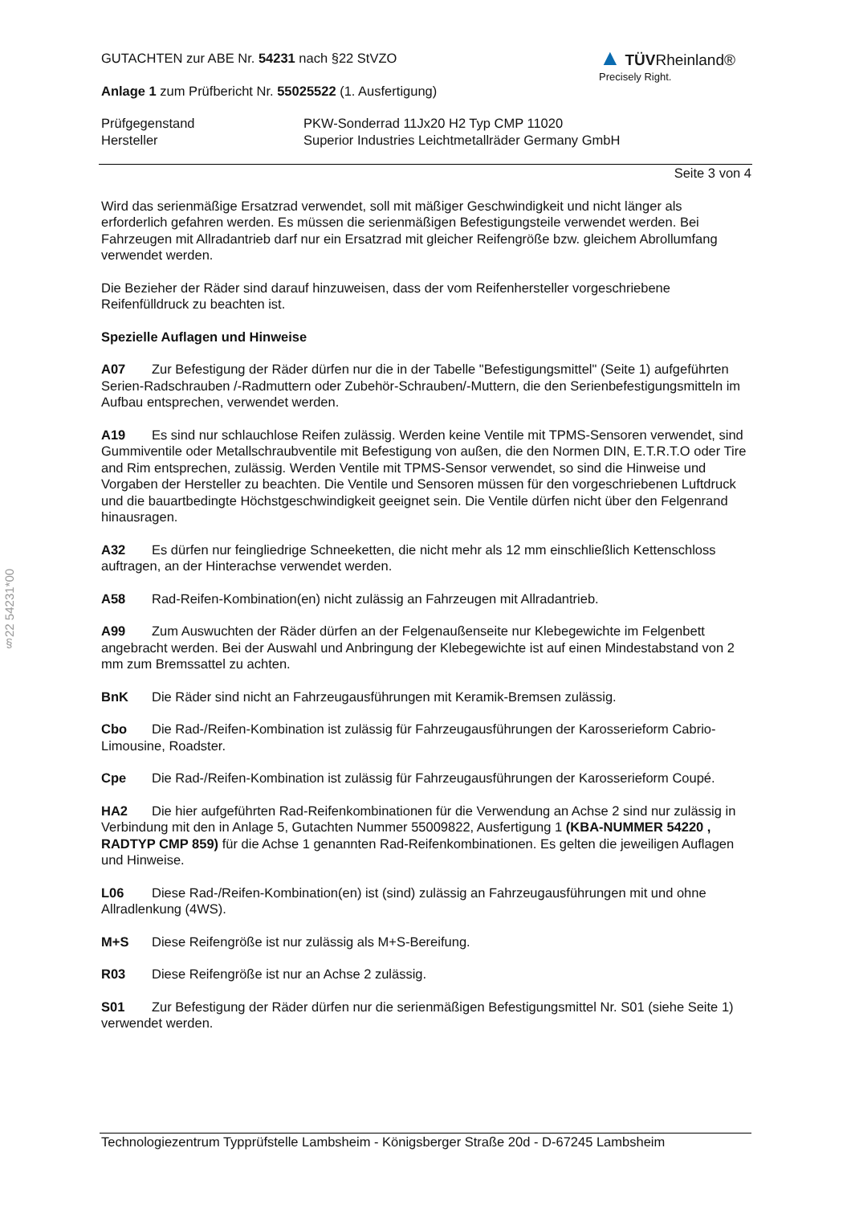§22 54231*00
GUTACHTEN zur ABE Nr. 54231 nach §22 StVZO
Anlage 1 zum Prüfbericht Nr. 55025522 (1. Ausfertigung)
▲ TÜV Rheinland®
Precisely Right.
Prüfgegenstand PKW-Sonderrad 11Jx20 H2 Typ CMP 11020
Hersteller Superior Industries Leichtmetallräder Germany GmbH
Seite 3 von 4
Wird das serienmäßige Ersatzrad verwendet, soll mit mäßiger Geschwindigkeit und nicht länger als erforderlich gefahren werden. Es müssen die serienmäßigen Befestigungsteile verwendet werden. Bei Fahrzeugen mit Allradantrieb darf nur ein Ersatzrad mit gleicher Reifengröße bzw. gleichem Abrollumfang verwendet werden.
Die Bezieher der Räder sind darauf hinzuweisen, dass der vom Reifenhersteller vorgeschriebene Reifenfülldruck zu beachten ist.
Spezielle Auflagen und Hinweise
A07 Zur Befestigung der Räder dürfen nur die in der Tabelle "Befestigungsmittel" (Seite 1) aufgeführten Serien-Radschrauben /-Radmuttern oder Zubehör-Schrauben/-Muttern, die den Serienbefestigungsmitteln im Aufbau entsprechen, verwendet werden.
A19 Es sind nur schlauchlose Reifen zulässig. Werden keine Ventile mit TPMS-Sensoren verwendet, sind Gummiventile oder Metallschraubventile mit Befestigung von außen, die den Normen DIN, E.T.R.T.O oder Tire and Rim entsprechen, zulässig. Werden Ventile mit TPMS-Sensor verwendet, so sind die Hinweise und Vorgaben der Hersteller zu beachten. Die Ventile und Sensoren müssen für den vorgeschriebenen Luftdruck und die bauartbedingte Höchstgeschwindigkeit geeignet sein. Die Ventile dürfen nicht über den Felgenrand hinausragen.
A32 Es dürfen nur feingliedrige Schneeketten, die nicht mehr als 12 mm einschließlich Kettenschloss auftragen, an der Hinterachse verwendet werden.
A58 Rad-Reifen-Kombination(en) nicht zulässig an Fahrzeugen mit Allradantrieb.
A99 Zum Auswuchten der Räder dürfen an der Felgenaußenseite nur Klebegewichte im Felgenbett angebracht werden. Bei der Auswahl und Anbringung der Klebegewichte ist auf einen Mindestabstand von 2 mm zum Bremssattel zu achten.
BnK Die Räder sind nicht an Fahrzeugausführungen mit Keramik-Bremsen zulässig.
Cbo Die Rad-/Reifen-Kombination ist zulässig für Fahrzeugausführungen der Karosserieform Cabrio-Limousine, Roadster.
Cpe Die Rad-/Reifen-Kombination ist zulässig für Fahrzeugausführungen der Karosserieform Coupé.
HA2 Die hier aufgeführten Rad-Reifenkombinationen für die Verwendung an Achse 2 sind nur zulässig in Verbindung mit den in Anlage 5, Gutachten Nummer 55009822, Ausfertigung 1 (KBA-NUMMER 54220 , RADTYP CMP 859) für die Achse 1 genannten Rad-Reifenkombinationen. Es gelten die jeweiligen Auflagen und Hinweise.
L06 Diese Rad-/Reifen-Kombination(en) ist (sind) zulässig an Fahrzeugausführungen mit und ohne Allradlenkung (4WS).
M+S Diese Reifengröße ist nur zulässig als M+S-Bereifung.
R03 Diese Reifengröße ist nur an Achse 2 zulässig.
S01 Zur Befestigung der Räder dürfen nur die serienmäßigen Befestigungsmittel Nr. S01 (siehe Seite 1) verwendet werden.
Technologiezentrum Typprüfstelle Lambsheim - Königsberger Straße 20d - D-67245 Lambsheim